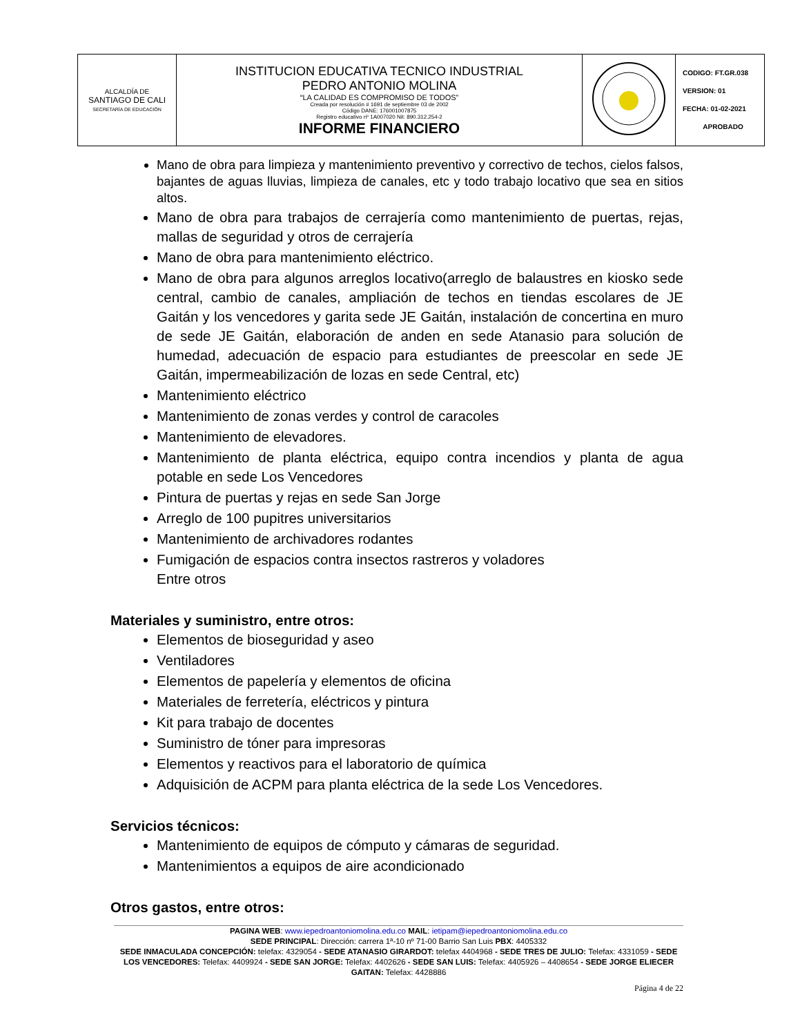| ALCALDÍA DE SANTIAGO DE CALI SECRETARÍA DE EDUCACIÓN | INSTITUCION EDUCATIVA TECNICO INDUSTRIAL PEDRO ANTONIO MOLINA “LA CALIDAD ES COMPROMISO DE TODOS” Creada por resolución # 1691 de septiembre 03 de 2002 Código DANE: 176001007875 Registro educativo nº 1A007020 Nit: 890.312.254-2 INFORME FINANCIERO | | CODIGO: FT.GR.038 VERSION: 01 FECHA: 01-02-2021 APROBADO |
Mano de obra para limpieza y mantenimiento preventivo y correctivo de techos, cielos falsos, bajantes de aguas lluvias, limpieza de canales, etc y todo trabajo locativo que sea en sitios altos.
Mano de obra para trabajos de cerrajería como mantenimiento de puertas, rejas, mallas de seguridad y otros de cerrajería
Mano de obra para mantenimiento eléctrico.
Mano de obra para algunos arreglos locativo(arreglo de balaustres en kiosko sede central, cambio de canales, ampliación de techos en tiendas escolares de JE Gaitán y los vencedores y garita sede JE Gaitán, instalación de concertina en muro de sede JE Gaitán, elaboración de anden en sede Atanasio para solución de humedad, adecuación de espacio para estudiantes de preescolar en sede JE Gaitán, impermeabilización de lozas en sede Central, etc)
Mantenimiento eléctrico
Mantenimiento de zonas verdes y control de caracoles
Mantenimiento de elevadores.
Mantenimiento de planta eléctrica, equipo contra incendios y planta de agua potable en sede Los Vencedores
Pintura de puertas y rejas en sede San Jorge
Arreglo de 100 pupitres universitarios
Mantenimiento de archivadores rodantes
Fumigación de espacios contra insectos rastreros y voladores
Entre otros
Materiales y suministro, entre otros:
Elementos de bioseguridad y aseo
Ventiladores
Elementos de papelería y elementos de oficina
Materiales de ferretería, eléctricos y pintura
Kit para trabajo de docentes
Suministro de tóner para impresoras
Elementos y reactivos para el laboratorio de química
Adquisición de ACPM para planta eléctrica de la sede Los Vencedores.
Servicios técnicos:
Mantenimiento de equipos de cómputo y cámaras de seguridad.
Mantenimientos a equipos de aire acondicionado
Otros gastos, entre otros:
PAGINA WEB: www.iepedroantoniomolina.edu.co MAIL: ietipam@iepedroantoniomolina.edu.co
SEDE PRINCIPAL: Dirección: carrera 1ª-10 nº 71-00 Barrio San Luis PBX: 4405332
SEDE INMACULADA CONCEPCIÓN: telefax: 4329054 - SEDE ATANASIO GIRARDOT: telefax 4404968 - SEDE TRES DE JULIO: Telefax: 4331059 - SEDE LOS VENCEDORES: Telefax: 4409924 - SEDE SAN JORGE: Telefax: 4402626 - SEDE SAN LUIS: Telefax: 4405926 – 4408654 - SEDE JORGE ELIECER GAITAN: Telefax: 4428886
Página 4 de 22